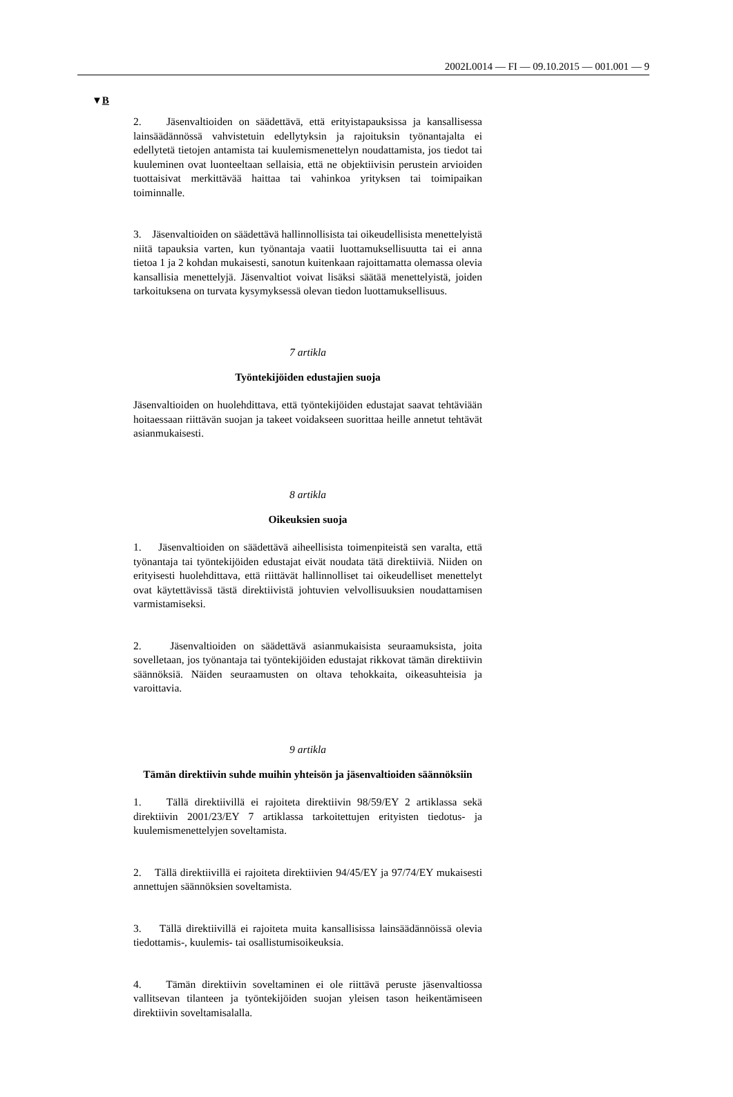2002L0014 — FI — 09.10.2015 — 001.001 — 9
▼B
2. Jäsenvaltioiden on säädettävä, että erityistapauksissa ja kansallisessa lainsäädännössä vahvistetuin edellytyksin ja rajoituksin työnantajalta ei edellytetä tietojen antamista tai kuulemismenettelyn noudattamista, jos tiedot tai kuuleminen ovat luonteeltaan sellaisia, että ne objektiivisin perustein arvioiden tuottaisivat merkittävää haittaa tai vahinkoa yrityksen tai toimipaikan toiminnalle.
3. Jäsenvaltioiden on säädettävä hallinnollisista tai oikeudellisista menettelyistä niitä tapauksia varten, kun työnantaja vaatii luottamuksellisuutta tai ei anna tietoa 1 ja 2 kohdan mukaisesti, sanotun kuitenkaan rajoittamatta olemassa olevia kansallisia menettelyjä. Jäsenvaltiot voivat lisäksi säätää menettelyistä, joiden tarkoituksena on turvata kysymyksessä olevan tiedon luottamuksellisuus.
7 artikla
Työntekijöiden edustajien suoja
Jäsenvaltioiden on huolehdittava, että työntekijöiden edustajat saavat tehtäviään hoitaessaan riittävän suojan ja takeet voidakseen suorittaa heille annetut tehtävät asianmukaisesti.
8 artikla
Oikeuksien suoja
1. Jäsenvaltioiden on säädettävä aiheellisista toimenpiteistä sen varalta, että työnantaja tai työntekijöiden edustajat eivät noudata tätä direktiiviä. Niiden on erityisesti huolehdittava, että riittävät hallinnolliset tai oikeudelliset menettelyt ovat käytettävissä tästä direktiivistä johtuvien velvollisuuksien noudattamisen varmistamiseksi.
2. Jäsenvaltioiden on säädettävä asianmukaisista seuraamuksista, joita sovelletaan, jos työnantaja tai työntekijöiden edustajat rikkovat tämän direktiivin säännöksiä. Näiden seuraamusten on oltava tehokkaita, oikeasuhteisia ja varoittavia.
9 artikla
Tämän direktiivin suhde muihin yhteisön ja jäsenvaltioiden säännöksiin
1. Tällä direktiivillä ei rajoiteta direktiivin 98/59/EY 2 artiklassa sekä direktiivin 2001/23/EY 7 artiklassa tarkoitettujen erityisten tiedotus- ja kuulemismenettelyjen soveltamista.
2. Tällä direktiivillä ei rajoiteta direktiivien 94/45/EY ja 97/74/EY mukaisesti annettujen säännöksien soveltamista.
3. Tällä direktiivillä ei rajoiteta muita kansallisissa lainsäädännöissä olevia tiedottamis-, kuulemis- tai osallistumisoikeuksia.
4. Tämän direktiivin soveltaminen ei ole riittävä peruste jäsenvaltiossa vallitsevan tilanteen ja työntekijöiden suojan yleisen tason heikentämiseen direktiivin soveltamisalalla.